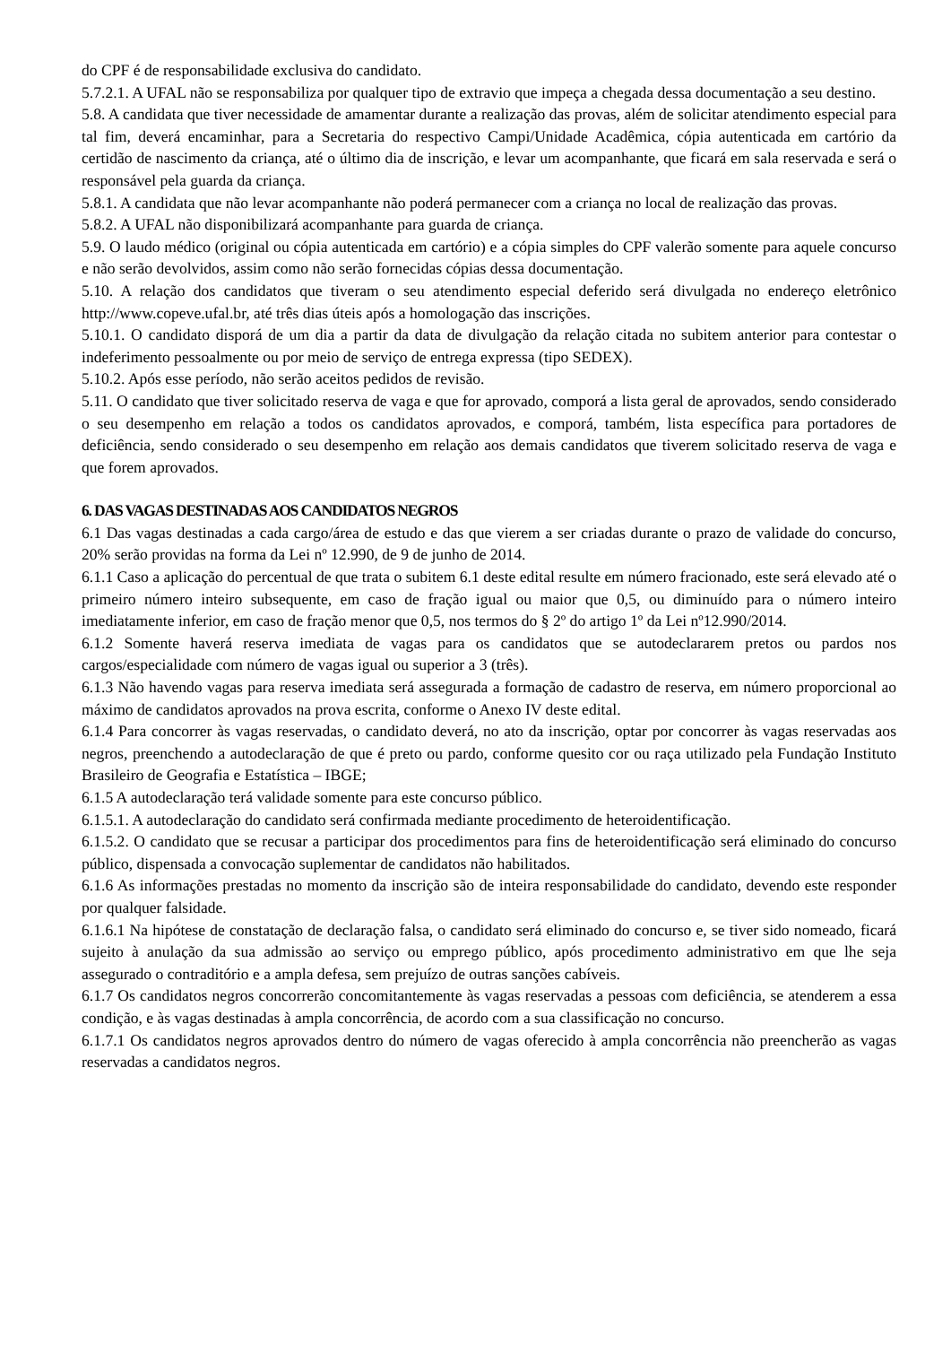do CPF é de responsabilidade exclusiva do candidato.
5.7.2.1. A UFAL não se responsabiliza por qualquer tipo de extravio que impeça a chegada dessa documentação a seu destino.
5.8. A candidata que tiver necessidade de amamentar durante a realização das provas, além de solicitar atendimento especial para tal fim, deverá encaminhar, para a Secretaria do respectivo Campi/Unidade Acadêmica, cópia autenticada em cartório da certidão de nascimento da criança, até o último dia de inscrição, e levar um acompanhante, que ficará em sala reservada e será o responsável pela guarda da criança.
5.8.1. A candidata que não levar acompanhante não poderá permanecer com a criança no local de realização das provas.
5.8.2. A UFAL não disponibilizará acompanhante para guarda de criança.
5.9. O laudo médico (original ou cópia autenticada em cartório) e a cópia simples do CPF valerão somente para aquele concurso e não serão devolvidos, assim como não serão fornecidas cópias dessa documentação.
5.10. A relação dos candidatos que tiveram o seu atendimento especial deferido será divulgada no endereço eletrônico http://www.copeve.ufal.br, até três dias úteis após a homologação das inscrições.
5.10.1. O candidato disporá de um dia a partir da data de divulgação da relação citada no subitem anterior para contestar o indeferimento pessoalmente ou por meio de serviço de entrega expressa (tipo SEDEX).
5.10.2. Após esse período, não serão aceitos pedidos de revisão.
5.11. O candidato que tiver solicitado reserva de vaga e que for aprovado, comporá a lista geral de aprovados, sendo considerado o seu desempenho em relação a todos os candidatos aprovados, e comporá, também, lista específica para portadores de deficiência, sendo considerado o seu desempenho em relação aos demais candidatos que tiverem solicitado reserva de vaga e que forem aprovados.
6. DAS VAGAS DESTINADAS AOS CANDIDATOS NEGROS
6.1 Das vagas destinadas a cada cargo/área de estudo e das que vierem a ser criadas durante o prazo de validade do concurso, 20% serão providas na forma da Lei nº 12.990, de 9 de junho de 2014.
6.1.1 Caso a aplicação do percentual de que trata o subitem 6.1 deste edital resulte em número fracionado, este será elevado até o primeiro número inteiro subsequente, em caso de fração igual ou maior que 0,5, ou diminuído para o número inteiro imediatamente inferior, em caso de fração menor que 0,5, nos termos do § 2º do artigo 1º da Lei nº12.990/2014.
6.1.2 Somente haverá reserva imediata de vagas para os candidatos que se autodeclararem pretos ou pardos nos cargos/especialidade com número de vagas igual ou superior a 3 (três).
6.1.3 Não havendo vagas para reserva imediata será assegurada a formação de cadastro de reserva, em número proporcional ao máximo de candidatos aprovados na prova escrita, conforme o Anexo IV deste edital.
6.1.4 Para concorrer às vagas reservadas, o candidato deverá, no ato da inscrição, optar por concorrer às vagas reservadas aos negros, preenchendo a autodeclaração de que é preto ou pardo, conforme quesito cor ou raça utilizado pela Fundação Instituto Brasileiro de Geografia e Estatística – IBGE;
6.1.5 A autodeclaração terá validade somente para este concurso público.
6.1.5.1. A autodeclaração do candidato será confirmada mediante procedimento de heteroidentificação.
6.1.5.2. O candidato que se recusar a participar dos procedimentos para fins de heteroidentificação será eliminado do concurso público, dispensada a convocação suplementar de candidatos não habilitados.
6.1.6 As informações prestadas no momento da inscrição são de inteira responsabilidade do candidato, devendo este responder por qualquer falsidade.
6.1.6.1 Na hipótese de constatação de declaração falsa, o candidato será eliminado do concurso e, se tiver sido nomeado, ficará sujeito à anulação da sua admissão ao serviço ou emprego público, após procedimento administrativo em que lhe seja assegurado o contraditório e a ampla defesa, sem prejuízo de outras sanções cabíveis.
6.1.7 Os candidatos negros concorrerão concomitantemente às vagas reservadas a pessoas com deficiência, se atenderem a essa condição, e às vagas destinadas à ampla concorrência, de acordo com a sua classificação no concurso.
6.1.7.1 Os candidatos negros aprovados dentro do número de vagas oferecido à ampla concorrência não preencherão as vagas reservadas a candidatos negros.